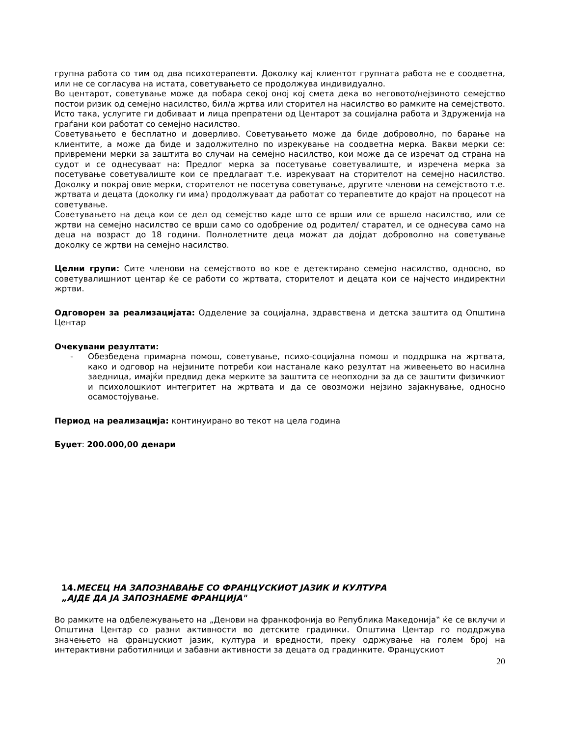групна работа со тим од два психотерапевти. Доколку кај клиентот групната работа не е соодветна, или не се согласува на истата, советувањето се продолжува индивидуално.
Во центарот, советување може да побара секој оној кој смета дека во неговото/нејзиното семејство постои ризик од семејно насилство, бил/а жртва или сторител на насилство во рамките на семејството. Исто така, услугите ги добиваат и лица препратени од Центарот за социјална работа и Здруженија на граѓани кои работат со семејно насилство.
Советувањето е бесплатно и доверливо. Советувањето може да биде доброволно, по барање на клиентите, а може да биде и задолжително по изрекување на соодветна мерка. Вакви мерки се: привремени мерки за заштита во случаи на семејно насилство, кои може да се изречат од страна на судот и се однесуваат на: Предлог мерка за посетување советувалиште, и изречена мерка за посетување советувалиште кои се предлагаат т.е. изрекуваат на сторителот на семејно насилство. Доколку и покрај овие мерки, сторителот не посетува советување, другите членови на семејството т.е. жртвата и децата (доколку ги има) продолжуваат да работат со терапевтите до крајот на процесот на советување.
Советувањето на деца кои се дел од семејство каде што се врши или се вршело насилство, или се жртви на семејно насилство се врши само со одобрение од родител/ старател, и се однесува само на деца на возраст до 18 години. Полнолетните деца можат да дојдат доброволно на советување доколку се жртви на семејно насилство.
Целни групи: Сите членови на семејството во кое е детектирано семејно насилство, односно, во советувалишниот центар ќе се работи со жртвата, сторителот и децата кои се најчесто индиректни жртви.
Одговорен за реализацијата: Одделение за социјална, здравствена и детска заштита од Општина Центар
Очекувани резултати:
- Обезбедена примарна помош, советување, психо-социјална помош и поддршка на жртвата, како и одговор на нејзините потреби кои настанале како резултат на живеењето во насилна заедница, имајќи предвид дека мерките за заштита се неопходни за да се заштити физичкиот и психолошкиот интегритет на жртвата и да се овозможи нејзино зајакнување, односно осамостојување.
Период на реализација: континуирано во текот на цела година
Буџет: 200.000,00 денари
14. МЕСЕЦ НА ЗАПОЗНАВАЊЕ СО ФРАНЦУСКИОТ ЈАЗИК И КУЛТУРА
„АЈДЕ ДА ЈА ЗАПОЗНАЕМЕ ФРАНЦИЈА"
Во рамките на одбележувањето на „Денови на франкофонија во Република Македонија‟ ќе се вклучи и Општина Центар со разни активности во детските градинки. Општина Центар го поддржува значењето на францускиот јазик, култура и вредности, преку одржување на голем број на интерактивни работилници и забавни активности за децата од градинките. Францускиот
20